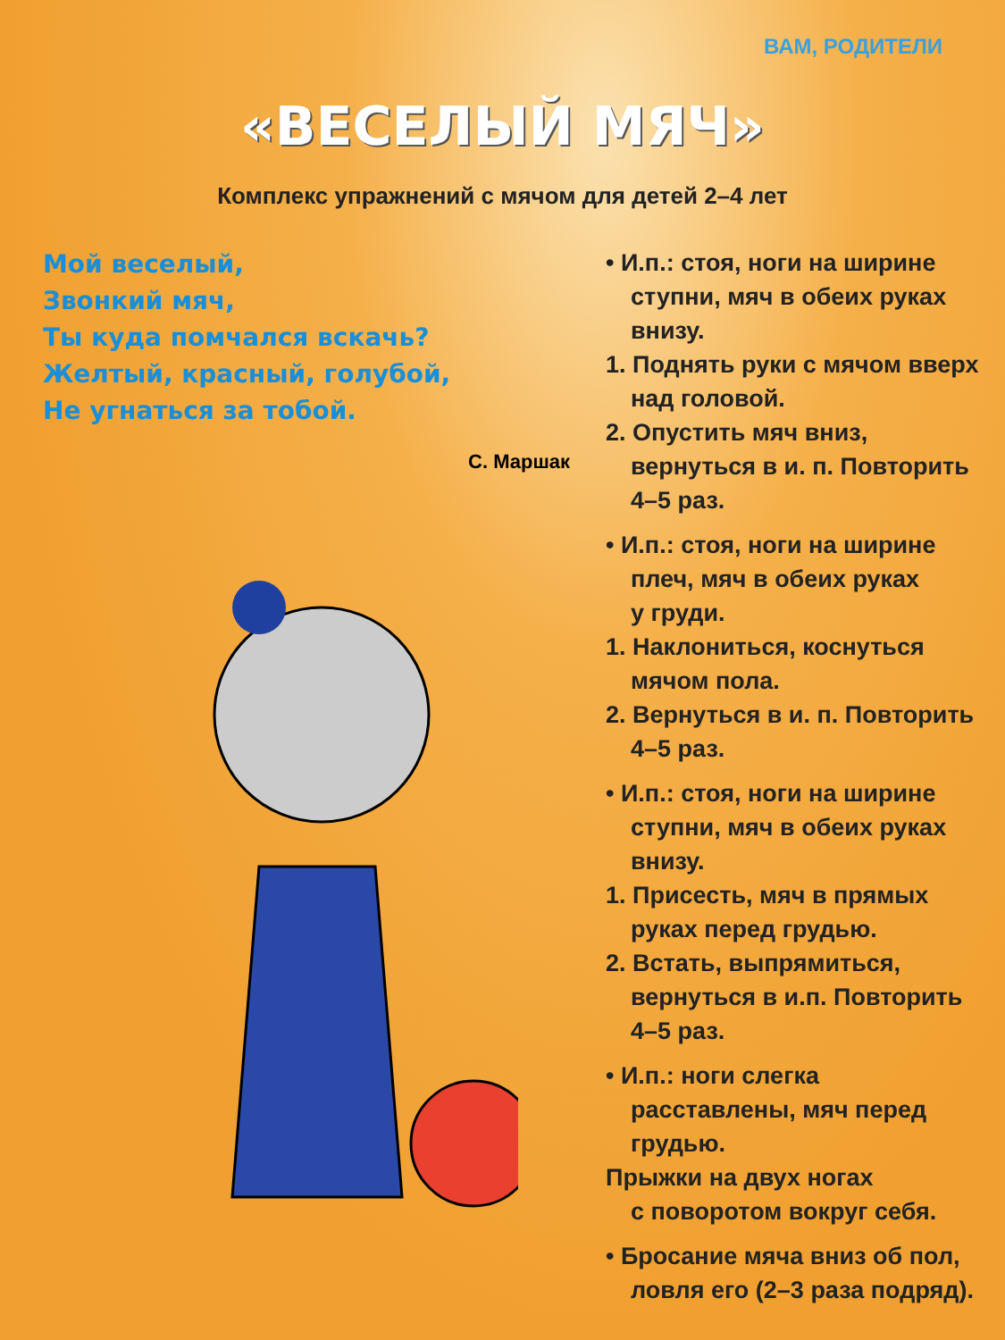ВАМ, РОДИТЕЛИ
«ВЕСЕЛЫЙ МЯЧ»
Комплекс упражнений с мячом для детей 2–4 лет
Мой веселый,
Звонкий мяч,
Ты куда помчался вскачь?
Желтый, красный, голубой,
Не угнаться за тобой.
С. Маршак
• И.п.: стоя, ноги на ширине
ступни, мяч в обеих руках
внизу.
1. Поднять руки с мячом вверх
над головой.
2. Опустить мяч вниз,
вернуться в и. п. Повторить
4–5 раз.
• И.п.: стоя, ноги на ширине
плеч, мяч в обеих руках
у груди.
1. Наклониться, коснуться
мячом пола.
2. Вернуться в и. п. Повторить
4–5 раз.
• И.п.: стоя, ноги на ширине
ступни, мяч в обеих руках
внизу.
1. Присесть, мяч в прямых
руках перед грудью.
2. Встать, выпрямиться,
вернуться в и.п. Повторить
4–5 раз.
• И.п.: ноги слегка
расставлены, мяч перед
грудью.
Прыжки на двух ногах
с поворотом вокруг себя.
• Бросание мяча вниз об пол,
ловля его (2–3 раза подряд).